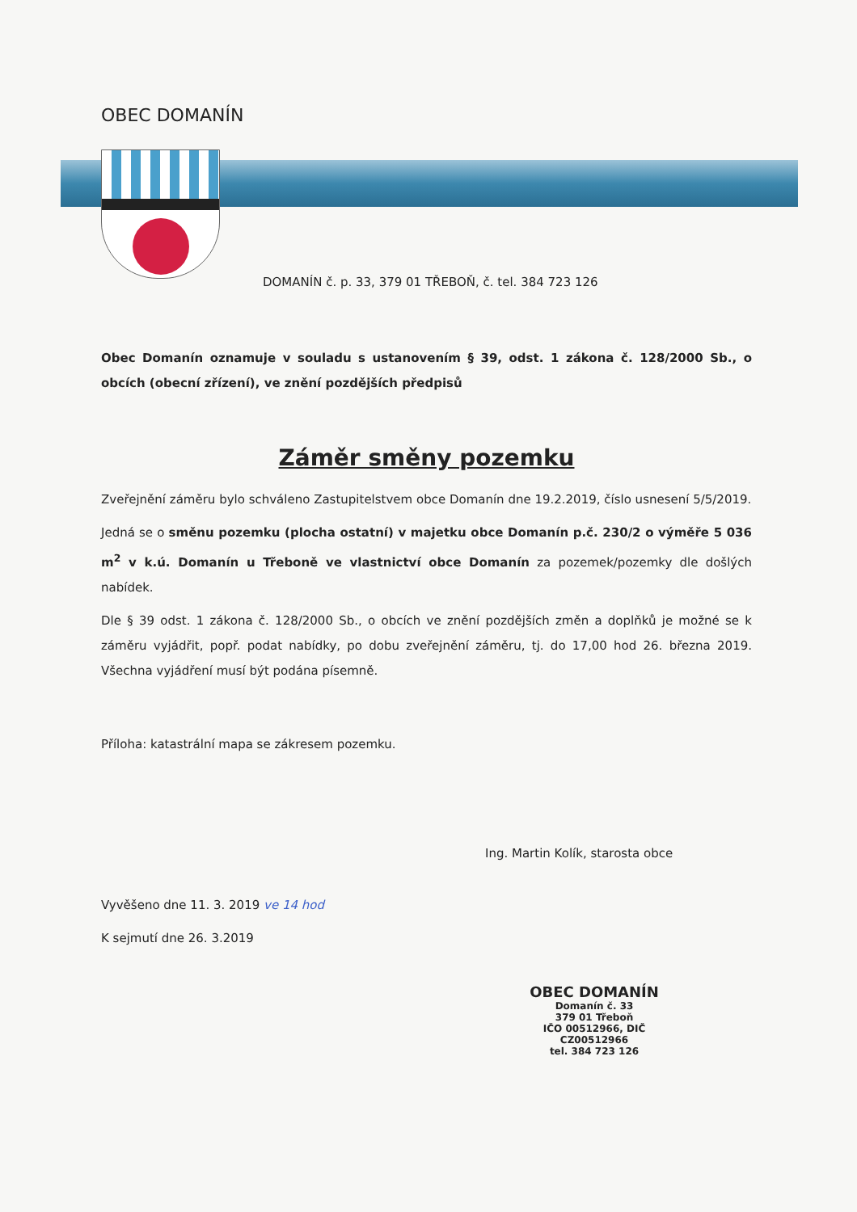OBEC DOMANÍN
DOMANÍN č. p. 33, 379 01 TŘEBOŇ, č. tel. 384 723 126
Obec Domanín oznamuje v souladu s ustanovením § 39, odst. 1 zákona č. 128/2000 Sb., o obcích (obecní zřízení), ve znění pozdějších předpisů
Záměr směny pozemku
Zveřejnění záměru bylo schváleno Zastupitelstvem obce Domanín dne 19.2.2019, číslo usnesení 5/5/2019.
Jedná se o směnu pozemku (plocha ostatní) v majetku obce Domanín p.č. 230/2 o výměře 5 036 m<sup>2</sup> v k.ú. Domanín u Třeboně ve vlastnictví obce Domanín za pozemek/pozemky dle došlých nabídek.
Dle § 39 odst. 1 zákona č. 128/2000 Sb., o obcích ve znění pozdějších změn a doplňků je možné se k záměru vyjádřit, popř. podat nabídky, po dobu zveřejnění záměru, tj. do 17,00 hod 26. března 2019. Všechna vyjádření musí být podána písemně.
Příloha: katastrální mapa se zákresem pozemku.
Ing. Martin Kolík, starosta obce
Vyvěšeno dne 11. 3. 2019 ve 14 hod
K sejmutí dne 26. 3.2019
OBEC DOMANÍN
Domanín č. 33
379 01 Třeboň
IČO 00512966, DIČ CZ00512966
tel. 384 723 126